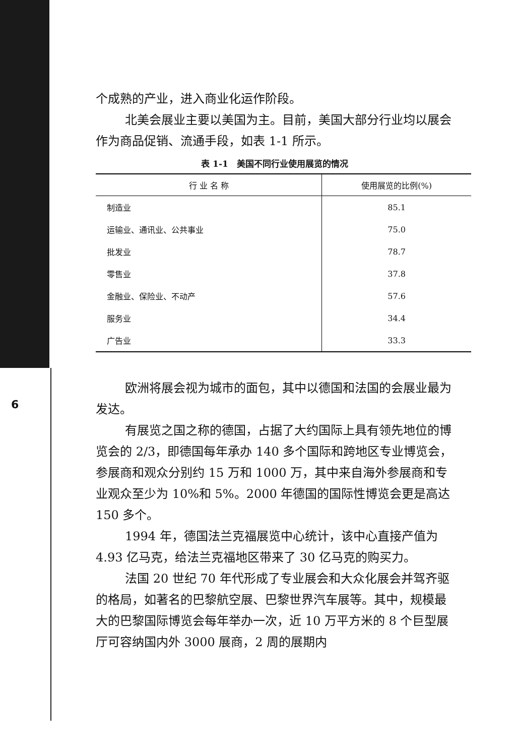6
个成熟的产业，进入商业化运作阶段。
北美会展业主要以美国为主。目前，美国大部分行业均以展会作为商品促销、流通手段，如表 1-1 所示。
表 1-1　美国不同行业使用展览的情况
| 行 业 名 称 | 使用展览的比例(%) |
| --- | --- |
| 制造业 | 85.1 |
| 运输业、通讯业、公共事业 | 75.0 |
| 批发业 | 78.7 |
| 零售业 | 37.8 |
| 金融业、保险业、不动产 | 57.6 |
| 服务业 | 34.4 |
| 广告业 | 33.3 |
欧洲将展会视为城市的面包，其中以德国和法国的会展业最为发达。
有展览之国之称的德国，占据了大约国际上具有领先地位的博览会的 2/3，即德国每年承办 140 多个国际和跨地区专业博览会，参展商和观众分别约 15 万和 1000 万，其中来自海外参展商和专业观众至少为 10%和 5%。2000 年德国的国际性博览会更是高达 150 多个。
1994 年，德国法兰克福展览中心统计，该中心直接产值为 4.93 亿马克，给法兰克福地区带来了 30 亿马克的购买力。
法国 20 世纪 70 年代形成了专业展会和大众化展会并驾齐驱的格局，如著名的巴黎航空展、巴黎世界汽车展等。其中，规模最大的巴黎国际博览会每年举办一次，近 10 万平方米的 8 个巨型展厅可容纳国内外 3000 展商，2 周的展期内